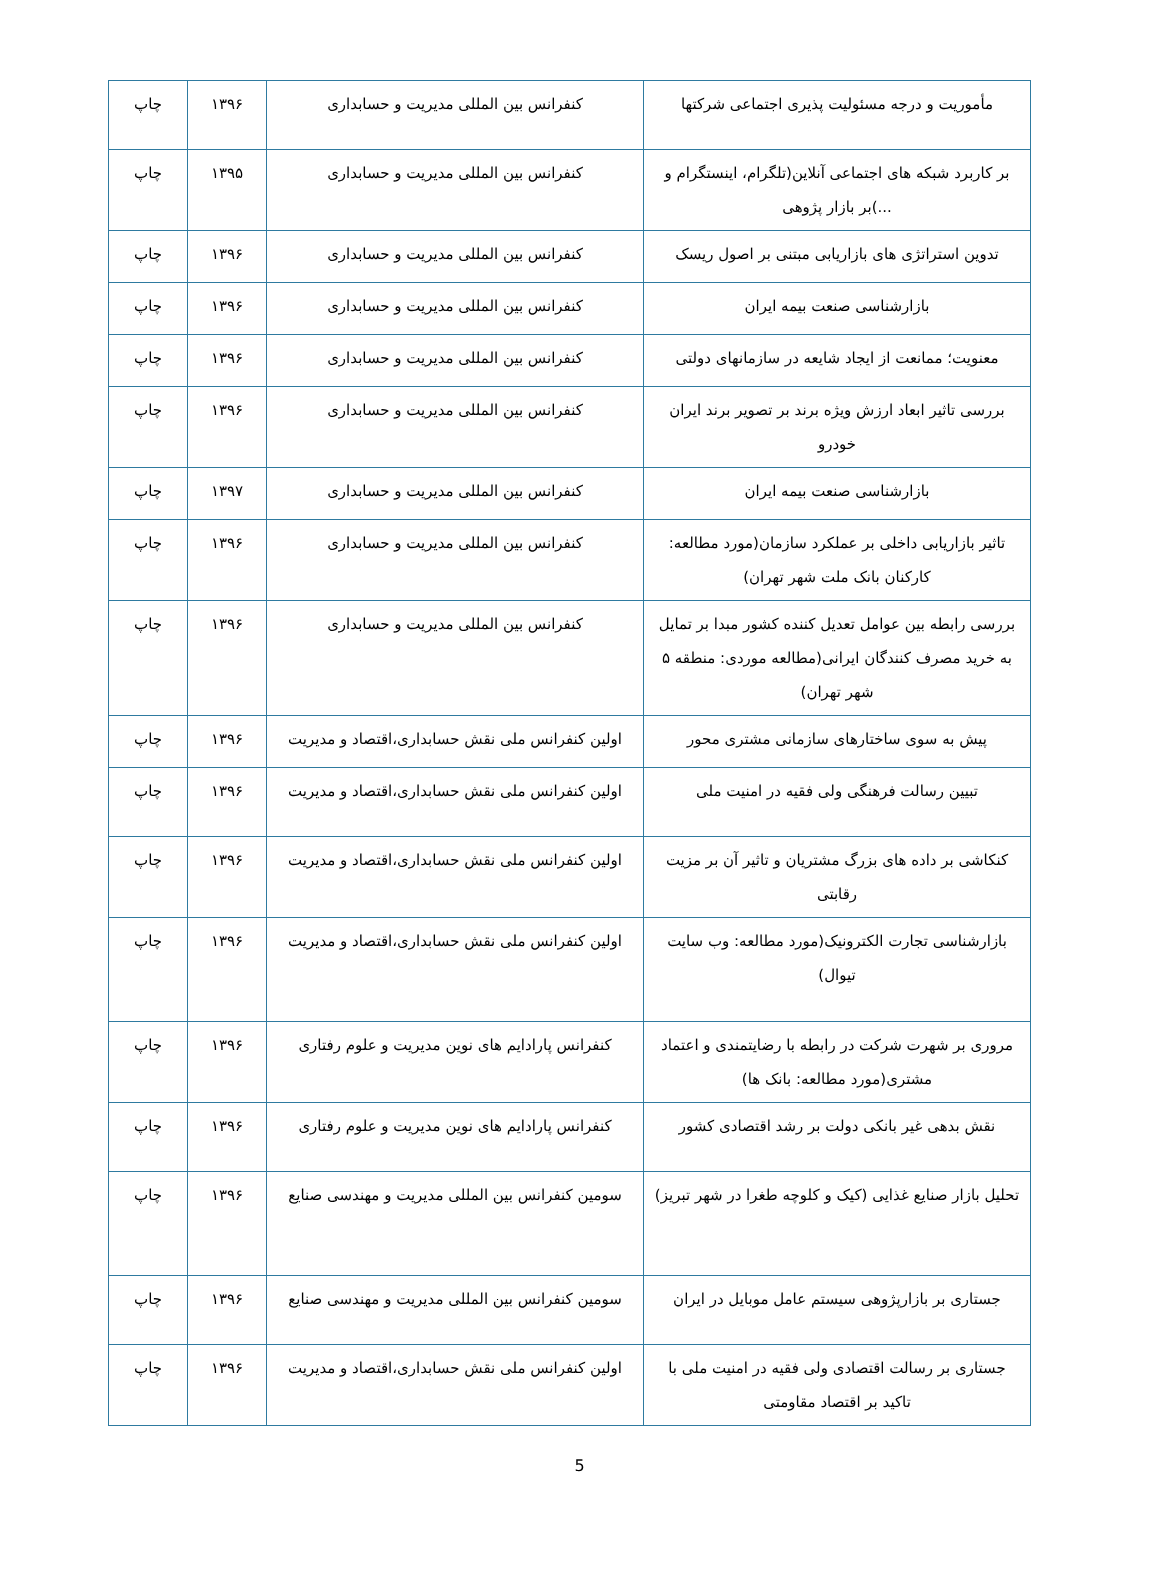| مأموریت و درجه مسئولیت پذیری اجتماعی شرکتها | کنفرانس بین المللی مدیریت و حسابداری | ۱۳۹۶ | چاپ |
| بر کاربرد شبکه های اجتماعی آنلاین(تلگرام، اینستگرام و ...)بر بازار پژوهی | کنفرانس بین المللی مدیریت و حسابداری | ۱۳۹۵ | چاپ |
| تدوین استراتژی های بازاریابی مبتنی بر اصول ریسک | کنفرانس بین المللی مدیریت و حسابداری | ۱۳۹۶ | چاپ |
| بازارشناسی صنعت بیمه ایران | کنفرانس بین المللی مدیریت و حسابداری | ۱۳۹۶ | چاپ |
| معنویت؛ ممانعت از ایجاد شایعه در سازمانهای دولتی | کنفرانس بین المللی مدیریت و حسابداری | ۱۳۹۶ | چاپ |
| بررسی تاثیر ابعاد ارزش ویژه برند بر تصویر برند ایران خودرو | کنفرانس بین المللی مدیریت و حسابداری | ۱۳۹۶ | چاپ |
| بازارشناسی صنعت بیمه ایران | کنفرانس بین المللی مدیریت و حسابداری | ۱۳۹۷ | چاپ |
| تاثیر بازاریابی داخلی بر عملکرد سازمان(مورد مطالعه: کارکنان بانک ملت شهر تهران) | کنفرانس بین المللی مدیریت و حسابداری | ۱۳۹۶ | چاپ |
| بررسی رابطه بین عوامل تعدیل کننده کشور مبدا بر تمایل به خرید مصرف کنندگان ایرانی(مطالعه موردی: منطقه ۵ شهر تهران) | کنفرانس بین المللی مدیریت و حسابداری | ۱۳۹۶ | چاپ |
| پیش به سوی ساختارهای سازمانی مشتری محور | اولین کنفرانس ملی نقش حسابداری،اقتصاد و مدیریت | ۱۳۹۶ | چاپ |
| تبیین رسالت فرهنگی ولی فقیه در امنیت ملی | اولین کنفرانس ملی نقش حسابداری،اقتصاد و مدیریت | ۱۳۹۶ | چاپ |
| کنکاشی بر داده های بزرگ مشتریان و تاثیر آن بر مزیت رقابتی | اولین کنفرانس ملی نقش حسابداری،اقتصاد و مدیریت | ۱۳۹۶ | چاپ |
| بازارشناسی تجارت الکترونیک(مورد مطالعه: وب سایت تیوال) | اولین کنفرانس ملی نقش حسابداری،اقتصاد و مدیریت | ۱۳۹۶ | چاپ |
| مروری بر شهرت شرکت در رابطه با رضایتمندی و اعتماد مشتری(مورد مطالعه: بانک ها) | کنفرانس پارادایم های نوین مدیریت و علوم رفتاری | ۱۳۹۶ | چاپ |
| نقش بدهی غیر بانکی دولت بر رشد اقتصادی کشور | کنفرانس پارادایم های نوین مدیریت و علوم رفتاری | ۱۳۹۶ | چاپ |
| تحلیل بازار صنایع غذایی (کیک و کلوچه طغرا در شهر تبریز) | سومین کنفرانس بین المللی مدیریت و مهندسی صنایع | ۱۳۹۶ | چاپ |
| جستاری بر بازارپژوهی سیستم عامل موبایل در ایران | سومین کنفرانس بین المللی مدیریت و مهندسی صنایع | ۱۳۹۶ | چاپ |
| جستاری بر رسالت اقتصادی ولی فقیه در امنیت ملی با تاکید بر اقتصاد مقاومتی | اولین کنفرانس ملی نقش حسابداری،اقتصاد و مدیریت | ۱۳۹۶ | چاپ |
5